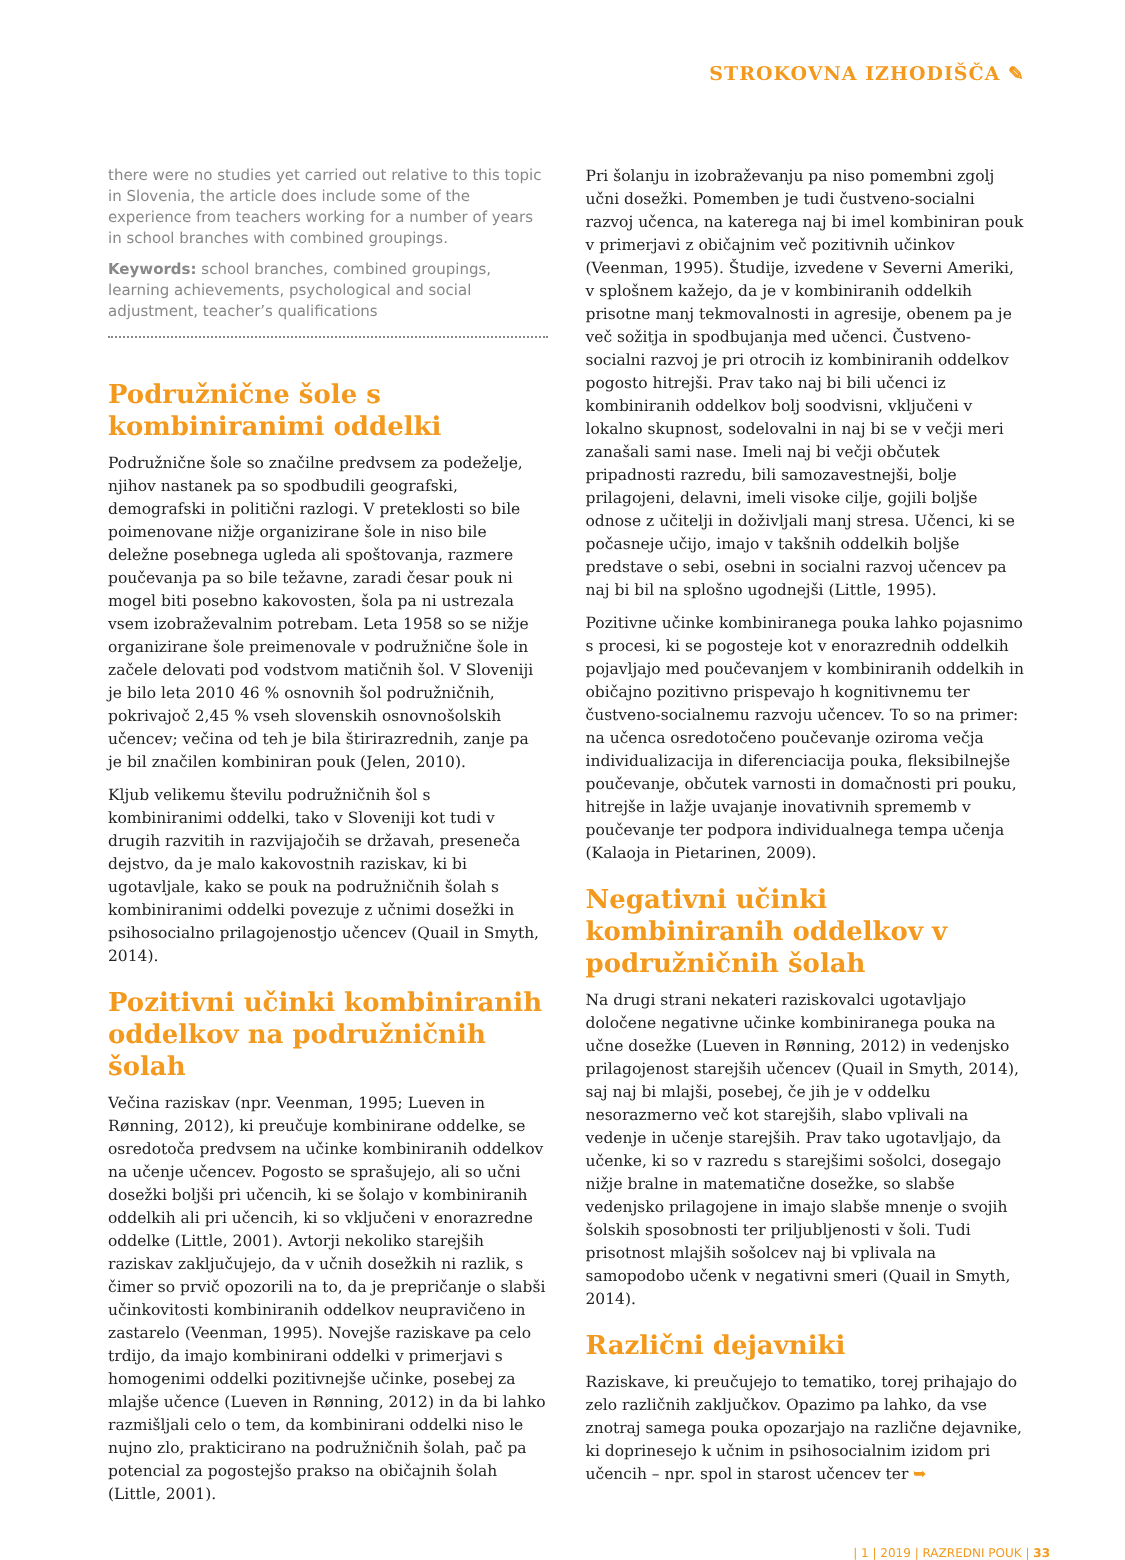STROKOVNA IZHODIŠČA ✎
there were no studies yet carried out relative to this topic in Slovenia, the article does include some of the experience from teachers working for a number of years in school branches with combined groupings.
Keywords: school branches, combined groupings, learning achievements, psychological and social adjustment, teacher’s qualifications
Podružnične šole s kombiniranimi oddelki
Podružnične šole so značilne predvsem za podeželje, njihov nastanek pa so spodbudili geografski, demografski in politični razlogi. V preteklosti so bile poimenovane nižje organizirane šole in niso bile deležne posebnega ugleda ali spoštovanja, razmere poučevanja pa so bile težavne, zaradi česar pouk ni mogel biti posebno kakovosten, šola pa ni ustrezala vsem izobraževalnim potrebam. Leta 1958 so se nižje organizirane šole preimenovale v podružnične šole in začele delovati pod vodstvom matičnih šol. V Sloveniji je bilo leta 2010 46 % osnovnih šol podružničnih, pokrivajoč 2,45 % vseh slovenskih osnovnošolskih učencev; večina od teh je bila štirirazrednih, zanje pa je bil značilen kombiniran pouk (Jelen, 2010).
Kljub velikemu številu podružničnih šol s kombiniranimi oddelki, tako v Sloveniji kot tudi v drugih razvitih in razvijajočih se državah, preseneča dejstvo, da je malo kakovostnih raziskav, ki bi ugotavljale, kako se pouk na podružničnih šolah s kombiniranimi oddelki povezuje z učnimi dosežki in psihosocialno prilagojenostjo učencev (Quail in Smyth, 2014).
Pozitivni učinki kombiniranih oddelkov na podružničnih šolah
Večina raziskav (npr. Veenman, 1995; Lueven in Rønning, 2012), ki preučuje kombinirane oddelke, se osredotoča predvsem na učinke kombiniranih oddelkov na učenje učencev. Pogosto se sprašujejo, ali so učni dosežki boljši pri učencih, ki se šolajo v kombiniranih oddelkih ali pri učencih, ki so vključeni v enorazredne oddelke (Little, 2001). Avtorji nekoliko starejših raziskav zaključujejo, da v učnih dosežkih ni razlik, s čimer so prvič opozorili na to, da je prepričanje o slabši učinkovitosti kombiniranih oddelkov neupravičeno in zastarelo (Veenman, 1995). Novejše raziskave pa celo trdijo, da imajo kombinirani oddelki v primerjavi s homogenimi oddelki pozitivnejše učinke, posebej za mlajše učence (Lueven in Rønning, 2012) in da bi lahko razmišljali celo o tem, da kombinirani oddelki niso le nujno zlo, prakticirano na podružničnih šolah, pač pa potencial za pogostejšo prakso na običajnih šolah (Little, 2001).
Pri šolanju in izobraževanju pa niso pomembni zgolj učni dosežki. Pomemben je tudi čustveno-socialni razvoj učenca, na katerega naj bi imel kombiniran pouk v primerjavi z običajnim več pozitivnih učinkov (Veenman, 1995). Študije, izvedene v Severni Ameriki, v splošnem kažejo, da je v kombiniranih oddelkih prisotne manj tekmovalnosti in agresije, obenem pa je več sožitja in spodbujanja med učenci. Čustveno-socialni razvoj je pri otrocih iz kombiniranih oddelkov pogosto hitrejši. Prav tako naj bi bili učenci iz kombiniranih oddelkov bolj soodvisni, vključeni v lokalno skupnost, sodelovalni in naj bi se v večji meri zanašali sami nase. Imeli naj bi večji občutek pripadnosti razredu, bili samozavestnejši, bolje prilagojeni, delavni, imeli visoke cilje, gojili boljše odnose z učitelji in doživljali manj stresa. Učenci, ki se počasneje učijo, imajo v takšnih oddelkih boljše predstave o sebi, osebni in socialni razvoj učencev pa naj bi bil na splošno ugodnejši (Little, 1995).
Pozitivne učinke kombiniranega pouka lahko pojasnimo s procesi, ki se pogosteje kot v enorazrednih oddelkih pojavljajo med poučevanjem v kombiniranih oddelkih in običajno pozitivno prispevajo h kognitivnemu ter čustveno-socialnemu razvoju učencev. To so na primer: na učenca osredotočeno poučevanje oziroma večja individualizacija in diferenciacija pouka, fleksibilnejše poučevanje, občutek varnosti in domačnosti pri pouku, hitrejše in lažje uvajanje inovativnih sprememb v poučevanje ter podpora individualnega tempa učenja (Kalaoja in Pietarinen, 2009).
Negativni učinki kombiniranih oddelkov v podružničnih šolah
Na drugi strani nekateri raziskovalci ugotavljajo določene negativne učinke kombiniranega pouka na učne dosežke (Lueven in Rønning, 2012) in vedenjsko prilagojenost starejših učencev (Quail in Smyth, 2014), saj naj bi mlajši, posebej, če jih je v oddelku nesorazmerno več kot starejših, slabo vplivali na vedenje in učenje starejših. Prav tako ugotavljajo, da učenke, ki so v razredu s starejšimi sošolci, dosegajo nižje bralne in matematične dosežke, so slabše vedenjsko prilagojene in imajo slabše mnenje o svojih šolskih sposobnosti ter priljubljenosti v šoli. Tudi prisotnost mlajših sošolcev naj bi vplivala na samopodobo učenk v negativni smeri (Quail in Smyth, 2014).
Različni dejavniki
Raziskave, ki preučujejo to tematiko, torej prihajajo do zelo različnih zaključkov. Opazimo pa lahko, da vse znotraj samega pouka opozarjajo na različne dejavnike, ki doprinesejo k učnim in psihosocialnim izidom pri učencih – npr. spol in starost učencev ter ➥
| 1 | 2019 | RAZREDNI POUK | 33